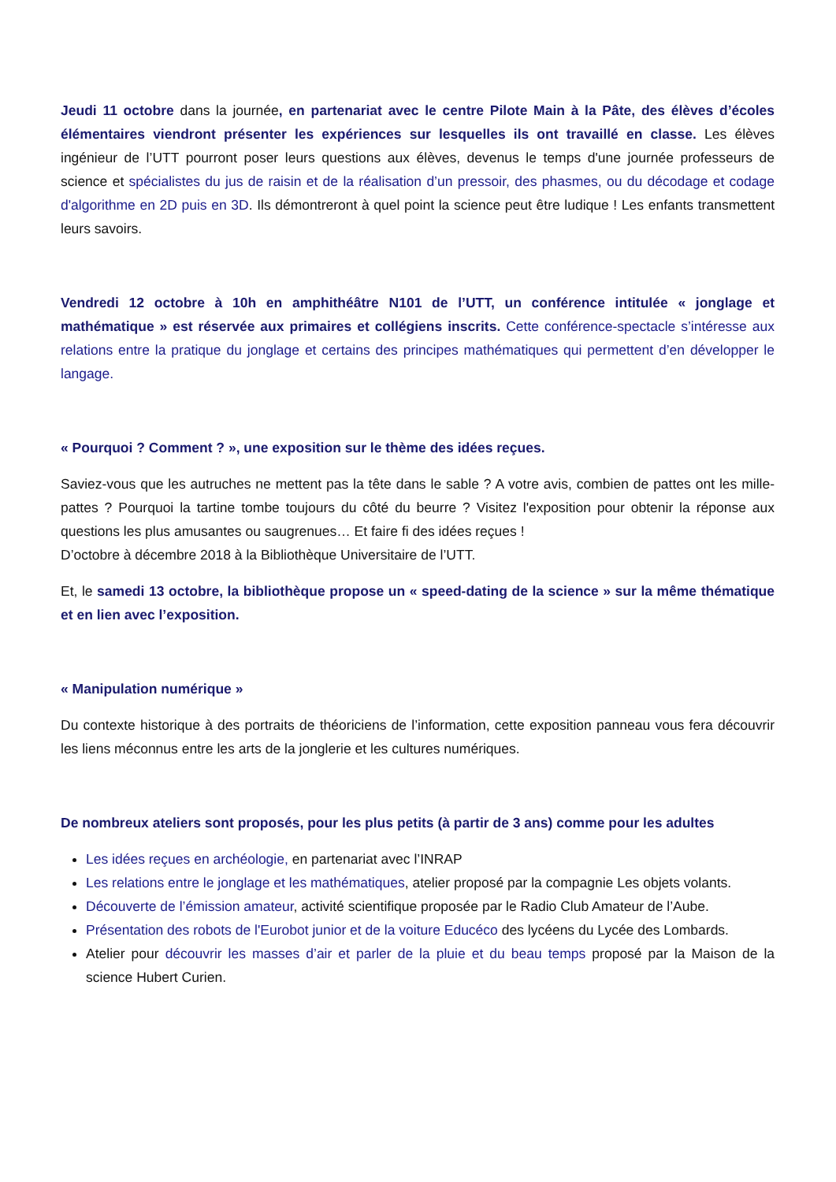Jeudi 11 octobre dans la journée, en partenariat avec le centre Pilote Main à la Pâte, des élèves d’écoles élémentaires viendront présenter les expériences sur lesquelles ils ont travaillé en classe. Les élèves ingénieur de l’UTT pourront poser leurs questions aux élèves, devenus le temps d'une journée professeurs de science et spécialistes du jus de raisin et de la réalisation d’un pressoir, des phasmes, ou du décodage et codage d'algorithme en 2D puis en 3D. Ils démontreront à quel point la science peut être ludique ! Les enfants transmettent leurs savoirs.
Vendredi 12 octobre à 10h en amphithéâtre N101 de l’UTT, un conférence intitulée « jonglage et mathématique » est réservée aux primaires et collégiens inscrits. Cette conférence-spectacle s’intéresse aux relations entre la pratique du jonglage et certains des principes mathématiques qui permettent d’en développer le langage.
« Pourquoi ? Comment ? », une exposition sur le thème des idées reçues.
Saviez-vous que les autruches ne mettent pas la tête dans le sable ? A votre avis, combien de pattes ont les mille-pattes ? Pourquoi la tartine tombe toujours du côté du beurre ? Visitez l'exposition pour obtenir la réponse aux questions les plus amusantes ou saugrenues… Et faire fi des idées reçues !
D’octobre à décembre 2018 à la Bibliothèque Universitaire de l’UTT.
Et, le samedi 13 octobre, la bibliothèque propose un « speed-dating de la science » sur la même thématique et en lien avec l’exposition.
« Manipulation numérique »
Du contexte historique à des portraits de théoriciens de l’information, cette exposition panneau vous fera découvrir les liens méconnus entre les arts de la jonglerie et les cultures numériques.
De nombreux ateliers sont proposés, pour les plus petits (à partir de 3 ans) comme pour les adultes
Les idées reçues en archéologie, en partenariat avec l’INRAP
Les relations entre le jonglage et les mathématiques, atelier proposé par la compagnie Les objets volants.
Découverte de l’émission amateur, activité scientifique proposée par le Radio Club Amateur de l’Aube.
Présentation des robots de l'Eurobot junior et de la voiture Educéco des lycéens du Lycée des Lombards.
Atelier pour découvrir les masses d’air et parler de la pluie et du beau temps proposé par la Maison de la science Hubert Curien.